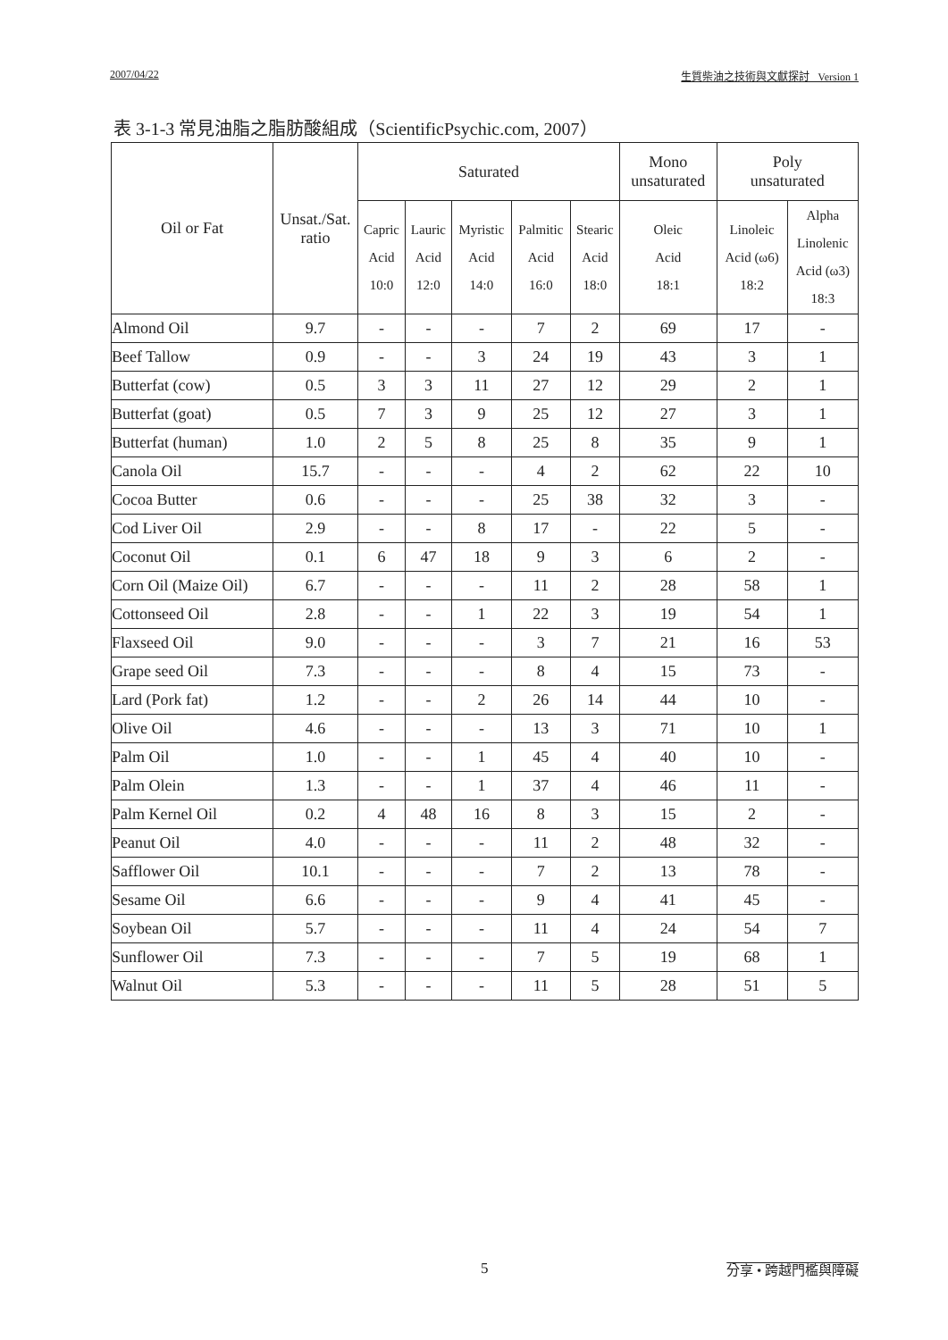2007/04/22 生質柴油之技術與文獻探討 Version 1
表 3-1-3 常見油脂之脂肪酸組成（ScientificPsychic.com, 2007）
| Oil or Fat | Unsat./Sat. ratio | Saturated | | | | | Mono unsaturated | Poly unsaturated | |
| --- | --- | --- | --- | --- | --- | --- | --- | --- | --- |
| | | Capric Acid 10:0 | Lauric Acid 12:0 | Myristic Acid 14:0 | Palmitic Acid 16:0 | Stearic Acid 18:0 | Oleic Acid 18:1 | Linoleic Acid (ω6) 18:2 | Alpha Linolenic Acid (ω3) 18:3 |
| Almond Oil | 9.7 | - | - | - | 7 | 2 | 69 | 17 | - |
| Beef Tallow | 0.9 | - | - | 3 | 24 | 19 | 43 | 3 | 1 |
| Butterfat (cow) | 0.5 | 3 | 3 | 11 | 27 | 12 | 29 | 2 | 1 |
| Butterfat (goat) | 0.5 | 7 | 3 | 9 | 25 | 12 | 27 | 3 | 1 |
| Butterfat (human) | 1.0 | 2 | 5 | 8 | 25 | 8 | 35 | 9 | 1 |
| Canola Oil | 15.7 | - | - | - | 4 | 2 | 62 | 22 | 10 |
| Cocoa Butter | 0.6 | - | - | - | 25 | 38 | 32 | 3 | - |
| Cod Liver Oil | 2.9 | - | - | 8 | 17 | - | 22 | 5 | - |
| Coconut Oil | 0.1 | 6 | 47 | 18 | 9 | 3 | 6 | 2 | - |
| Corn Oil (Maize Oil) | 6.7 | - | - | - | 11 | 2 | 28 | 58 | 1 |
| Cottonseed Oil | 2.8 | - | - | 1 | 22 | 3 | 19 | 54 | 1 |
| Flaxseed Oil | 9.0 | - | - | - | 3 | 7 | 21 | 16 | 53 |
| Grape seed Oil | 7.3 | - | - | - | 8 | 4 | 15 | 73 | - |
| Lard (Pork fat) | 1.2 | - | - | 2 | 26 | 14 | 44 | 10 | - |
| Olive Oil | 4.6 | - | - | - | 13 | 3 | 71 | 10 | 1 |
| Palm Oil | 1.0 | - | - | 1 | 45 | 4 | 40 | 10 | - |
| Palm Olein | 1.3 | - | - | 1 | 37 | 4 | 46 | 11 | - |
| Palm Kernel Oil | 0.2 | 4 | 48 | 16 | 8 | 3 | 15 | 2 | - |
| Peanut Oil | 4.0 | - | - | - | 11 | 2 | 48 | 32 | - |
| Safflower Oil | 10.1 | - | - | - | 7 | 2 | 13 | 78 | - |
| Sesame Oil | 6.6 | - | - | - | 9 | 4 | 41 | 45 | - |
| Soybean Oil | 5.7 | - | - | - | 11 | 4 | 24 | 54 | 7 |
| Sunflower Oil | 7.3 | - | - | - | 7 | 5 | 19 | 68 | 1 |
| Walnut Oil | 5.3 | - | - | - | 11 | 5 | 28 | 51 | 5 |
5 分享 • 跨越門檻與障礙